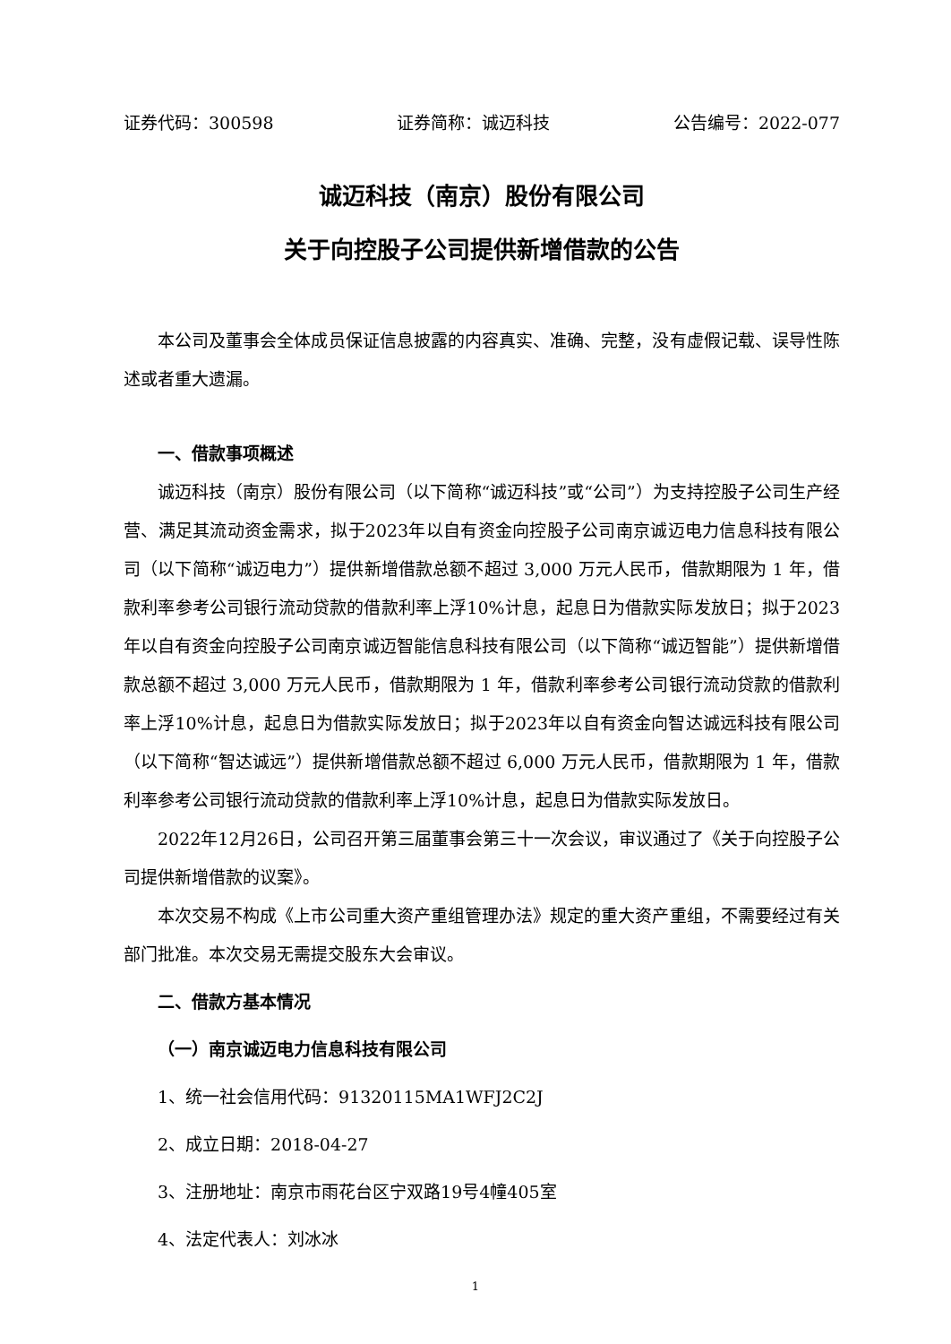证券代码：300598 证券简称：诚迈科技 公告编号：2022-077
诚迈科技（南京）股份有限公司
关于向控股子公司提供新增借款的公告
本公司及董事会全体成员保证信息披露的内容真实、准确、完整，没有虚假记载、误导性陈述或者重大遗漏。
一、借款事项概述
诚迈科技（南京）股份有限公司（以下简称“诚迈科技”或“公司”）为支持控股子公司生产经营、满足其流动资金需求，拟于2023年以自有资金向控股子公司南京诚迈电力信息科技有限公司（以下简称“诚迈电力”）提供新增借款总额不超过 3,000 万元人民币，借款期限为 1 年，借款利率参考公司银行流动贷款的借款利率上浮10%计息，起息日为借款实际发放日；拟于2023年以自有资金向控股子公司南京诚迈智能信息科技有限公司（以下简称“诚迈智能”）提供新增借款总额不超过 3,000 万元人民币，借款期限为 1 年，借款利率参考公司银行流动贷款的借款利率上浮10%计息，起息日为借款实际发放日；拟于2023年以自有资金向智达诚远科技有限公司（以下简称“智达诚远”）提供新增借款总额不超过 6,000 万元人民币，借款期限为 1 年，借款利率参考公司银行流动贷款的借款利率上浮10%计息，起息日为借款实际发放日。
2022年12月26日，公司召开第三届董事会第三十一次会议，审议通过了《关于向控股子公司提供新增借款的议案》。
本次交易不构成《上市公司重大资产重组管理办法》规定的重大资产重组，不需要经过有关部门批准。本次交易无需提交股东大会审议。
二、借款方基本情况
（一）南京诚迈电力信息科技有限公司
1、统一社会信用代码：91320115MA1WFJ2C2J
2、成立日期：2018-04-27
3、注册地址：南京市雨花台区宁双路19号4幢405室
4、法定代表人：刘冰冰
1